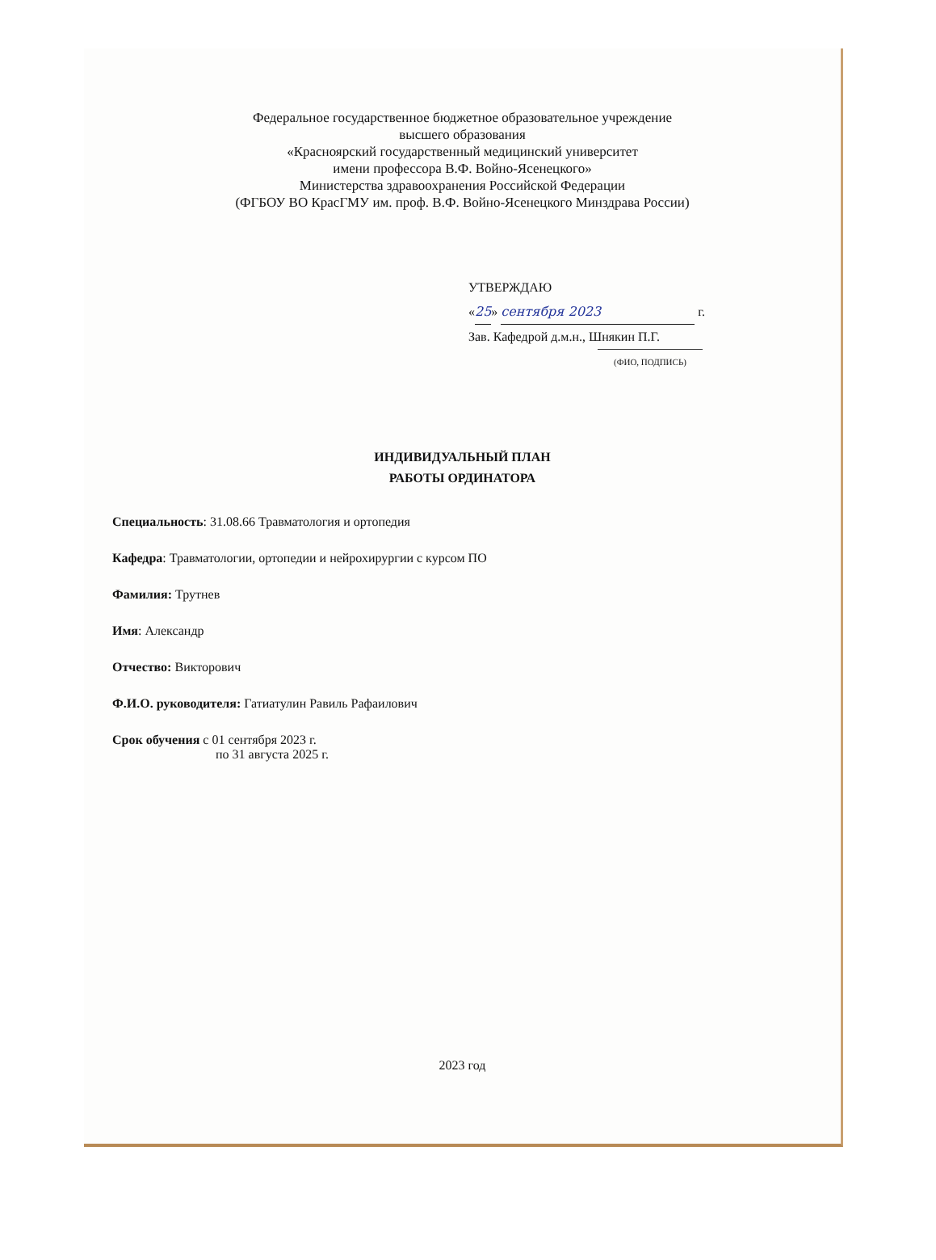Федеральное государственное бюджетное образовательное учреждение
высшего образования
«Красноярский государственный медицинский университет
имени профессора В.Ф. Войно-Ясенецкого»
Министерства здравоохранения Российской Федерации
(ФГБОУ ВО КрасГМУ им. проф. В.Ф. Войно-Ясенецкого Минздрава России)
УТВЕРЖДАЮ
«25» сентября 2023 г.
Зав. Кафедрой д.м.н., Шнякин П.Г.
(ФИО, ПОДПИСЬ)
ИНДИВИДУАЛЬНЫЙ ПЛАН
РАБОТЫ ОРДИНАТОРА
Специальность: 31.08.66 Травматология и ортопедия
Кафедра: Травматологии, ортопедии и нейрохирургии с курсом ПО
Фамилия: Трутнев
Имя: Александр
Отчество: Викторович
Ф.И.О. руководителя: Гатиатулин Равиль Рафаилович
Срок обучения с 01 сентября 2023 г.
по 31 августа 2025 г.
2023 год